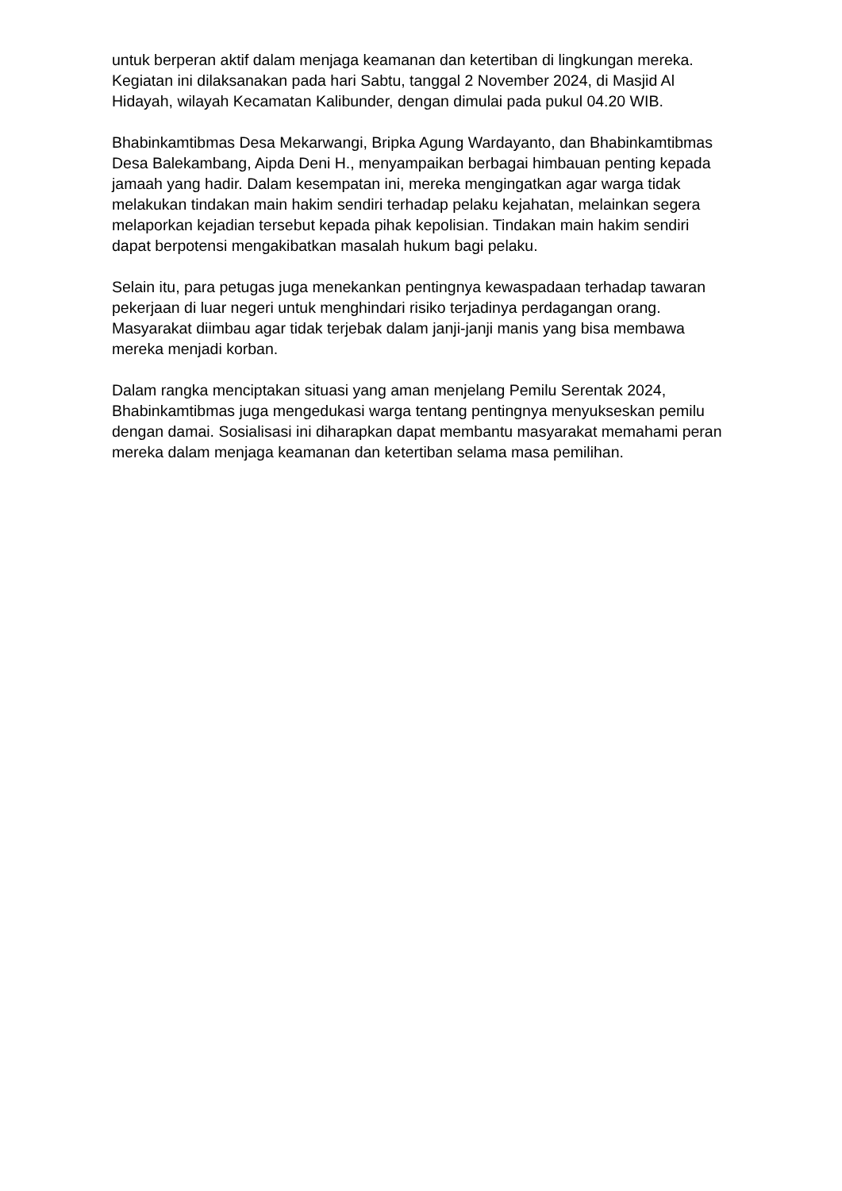untuk berperan aktif dalam menjaga keamanan dan ketertiban di lingkungan mereka. Kegiatan ini dilaksanakan pada hari Sabtu, tanggal 2 November 2024, di Masjid Al Hidayah, wilayah Kecamatan Kalibunder, dengan dimulai pada pukul 04.20 WIB.
Bhabinkamtibmas Desa Mekarwangi, Bripka Agung Wardayanto, dan Bhabinkamtibmas Desa Balekambang, Aipda Deni H., menyampaikan berbagai himbauan penting kepada jamaah yang hadir. Dalam kesempatan ini, mereka mengingatkan agar warga tidak melakukan tindakan main hakim sendiri terhadap pelaku kejahatan, melainkan segera melaporkan kejadian tersebut kepada pihak kepolisian. Tindakan main hakim sendiri dapat berpotensi mengakibatkan masalah hukum bagi pelaku.
Selain itu, para petugas juga menekankan pentingnya kewaspadaan terhadap tawaran pekerjaan di luar negeri untuk menghindari risiko terjadinya perdagangan orang. Masyarakat diimbau agar tidak terjebak dalam janji-janji manis yang bisa membawa mereka menjadi korban.
Dalam rangka menciptakan situasi yang aman menjelang Pemilu Serentak 2024, Bhabinkamtibmas juga mengedukasi warga tentang pentingnya menyukseskan pemilu dengan damai. Sosialisasi ini diharapkan dapat membantu masyarakat memahami peran mereka dalam menjaga keamanan dan ketertiban selama masa pemilihan.